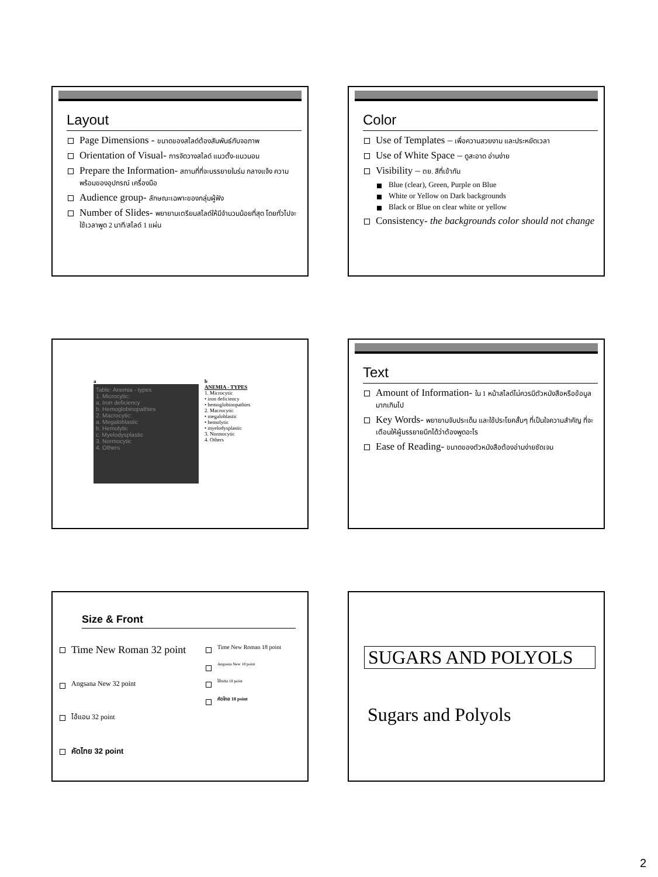Layout
Page Dimensions - ขนาดของสไลด์ต้องสัมพันธ์กับจอภาพ
Orientation of Visual- การจัดวางสไลด์ แนวตั้ง-แนวนอน
Prepare the Information- สถานที่ที่จะบรรยายในร่ม กลางแจ้ง ความพร้อมของอุปกรณ์ เครื่องมือ
Audience group- ลักษณะเฉพาะของกลุ่มผู้ฟัง
Number of Slides- พยายามเตรียมสไลด์ให้มีจำนวนน้อยที่สุด โดยทั่วไปจะใช้เวลาพูด 2 นาที/สไลด์ 1 แผ่น
Color
Use of Templates – เพื่อความสวยงาม และประหยัดเวลา
Use of White Space – ดูสะอาด อ่านง่าย
Visibility – ตย. สีที่เข้ากัน
Blue (clear), Green, Purple on Blue
White or Yellow on Dark backgrounds
Black or Blue on clear white or yellow
Consistency- the backgrounds color should not change
a
Table: Anemia - types
1. Microcytic:
a. Iron deficiency
b. Hemoglobinopathies
2. Macrocytic:
a. Megaloblastic
b. Hemolytic
c. Myelodysplastic
3. Normocytic
4. Others
b
ANEMIA - TYPES
1. Microcytic
• iron deficiency
• hemoglobinopathies
2. Macrocytic
• megaloblastic
• hemolytic
• myelodysplastic
3. Normocytic
4. Others
Text
Amount of Information- ใน 1 หน้าสไลด์ไม่ควรมีตัวหนังสือหรือข้อมูลมากเกินไป
Key Words- พยายามจับประเด็น และใช้ประโยคสั้นๆ ที่เป็นใจความสำคัญ ที่จะเตือนให้ผู้บรรยายนึกได้ว่าต้องพูดอะไร
Ease of Reading- ขนาดของตัวหนังสือต้องอ่านง่ายชัดเจน
Size & Front
Time New Roman 32 point
Angsana New 32 point
ไอ้แอน 32 point
คัดไทย 32 point
Time New Roman 18 point
Angsana New 18 point
ไอ้แอน 18 point
คัดไทย 18 point
SUGARS AND POLYOLS
Sugars and Polyols
2